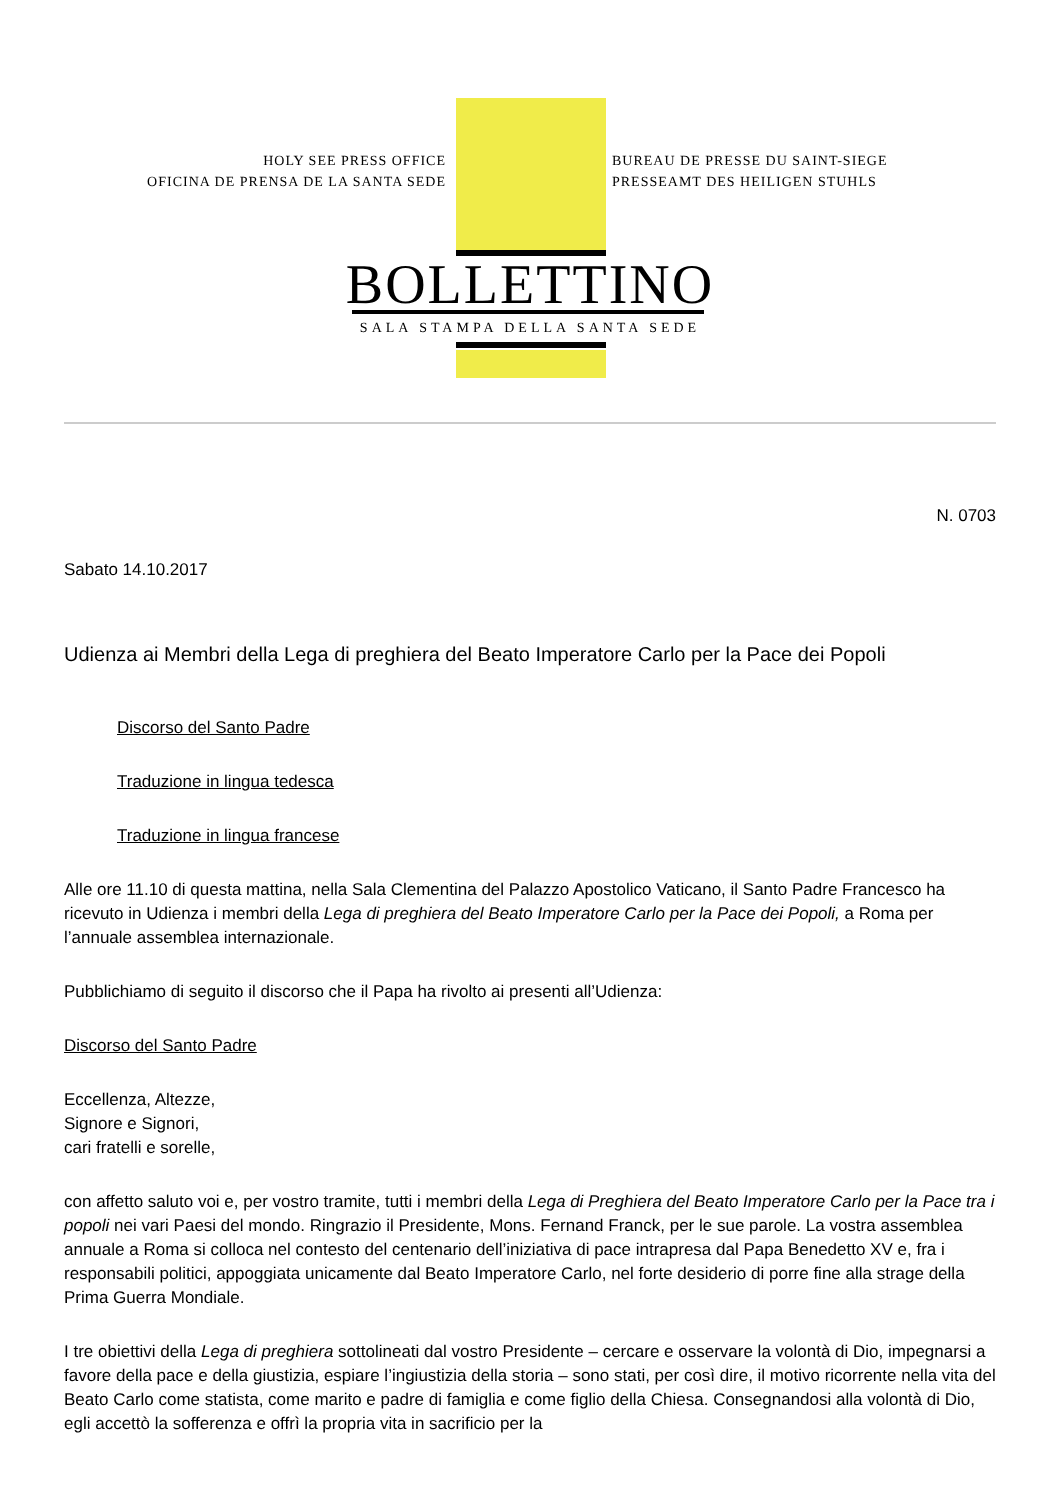HOLY SEE PRESS OFFICE
OFICINA DE PRENSA DE LA SANTA SEDE
BUREAU DE PRESSE DU SAINT-SIEGE
PRESSEAMT DES HEILIGEN STUHLS
BOLLETTINO
SALA STAMPA DELLA SANTA SEDE
N. 0703
Sabato 14.10.2017
Udienza ai Membri della Lega di preghiera del Beato Imperatore Carlo per la Pace dei Popoli
Discorso del Santo Padre
Traduzione in lingua tedesca
Traduzione in lingua francese
Alle ore 11.10 di questa mattina, nella Sala Clementina del Palazzo Apostolico Vaticano, il Santo Padre Francesco ha ricevuto in Udienza i membri della Lega di preghiera del Beato Imperatore Carlo per la Pace dei Popoli, a Roma per l’annuale assemblea internazionale.
Pubblichiamo di seguito il discorso che il Papa ha rivolto ai presenti all’Udienza:
Discorso del Santo Padre
Eccellenza, Altezze,
Signore e Signori,
cari fratelli e sorelle,
con affetto saluto voi e, per vostro tramite, tutti i membri della Lega di Preghiera del Beato Imperatore Carlo per la Pace tra i popoli nei vari Paesi del mondo. Ringrazio il Presidente, Mons. Fernand Franck, per le sue parole. La vostra assemblea annuale a Roma si colloca nel contesto del centenario dell’iniziativa di pace intrapresa dal Papa Benedetto XV e, fra i responsabili politici, appoggiata unicamente dal Beato Imperatore Carlo, nel forte desiderio di porre fine alla strage della Prima Guerra Mondiale.
I tre obiettivi della Lega di preghiera sottolineati dal vostro Presidente – cercare e osservare la volontà di Dio, impegnarsi a favore della pace e della giustizia, espiare l’ingiustizia della storia – sono stati, per così dire, il motivo ricorrente nella vita del Beato Carlo come statista, come marito e padre di famiglia e come figlio della Chiesa. Consegnandosi alla volontà di Dio, egli accettò la sofferenza e offrì la propria vita in sacrificio per la